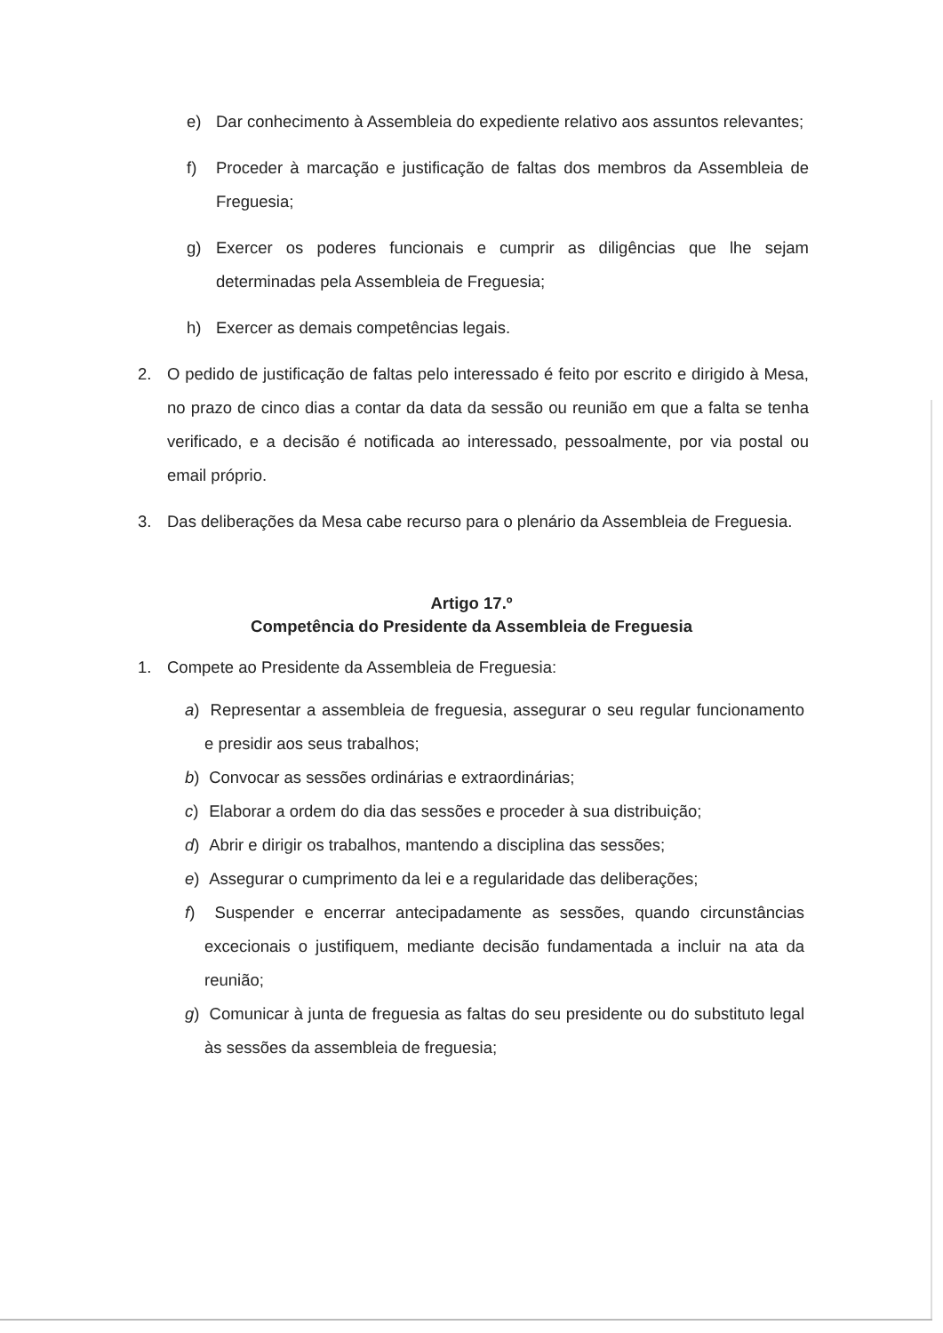e) Dar conhecimento à Assembleia do expediente relativo aos assuntos relevantes;
f) Proceder à marcação e justificação de faltas dos membros da Assembleia de Freguesia;
g) Exercer os poderes funcionais e cumprir as diligências que lhe sejam determinadas pela Assembleia de Freguesia;
h) Exercer as demais competências legais.
2. O pedido de justificação de faltas pelo interessado é feito por escrito e dirigido à Mesa, no prazo de cinco dias a contar da data da sessão ou reunião em que a falta se tenha verificado, e a decisão é notificada ao interessado, pessoalmente, por via postal ou email próprio.
3. Das deliberações da Mesa cabe recurso para o plenário da Assembleia de Freguesia.
Artigo 17.º
Competência do Presidente da Assembleia de Freguesia
1. Compete ao Presidente da Assembleia de Freguesia:
a) Representar a assembleia de freguesia, assegurar o seu regular funcionamento e presidir aos seus trabalhos;
b) Convocar as sessões ordinárias e extraordinárias;
c) Elaborar a ordem do dia das sessões e proceder à sua distribuição;
d) Abrir e dirigir os trabalhos, mantendo a disciplina das sessões;
e) Assegurar o cumprimento da lei e a regularidade das deliberações;
f) Suspender e encerrar antecipadamente as sessões, quando circunstâncias excecionais o justifiquem, mediante decisão fundamentada a incluir na ata da reunião;
g) Comunicar à junta de freguesia as faltas do seu presidente ou do substituto legal às sessões da assembleia de freguesia;